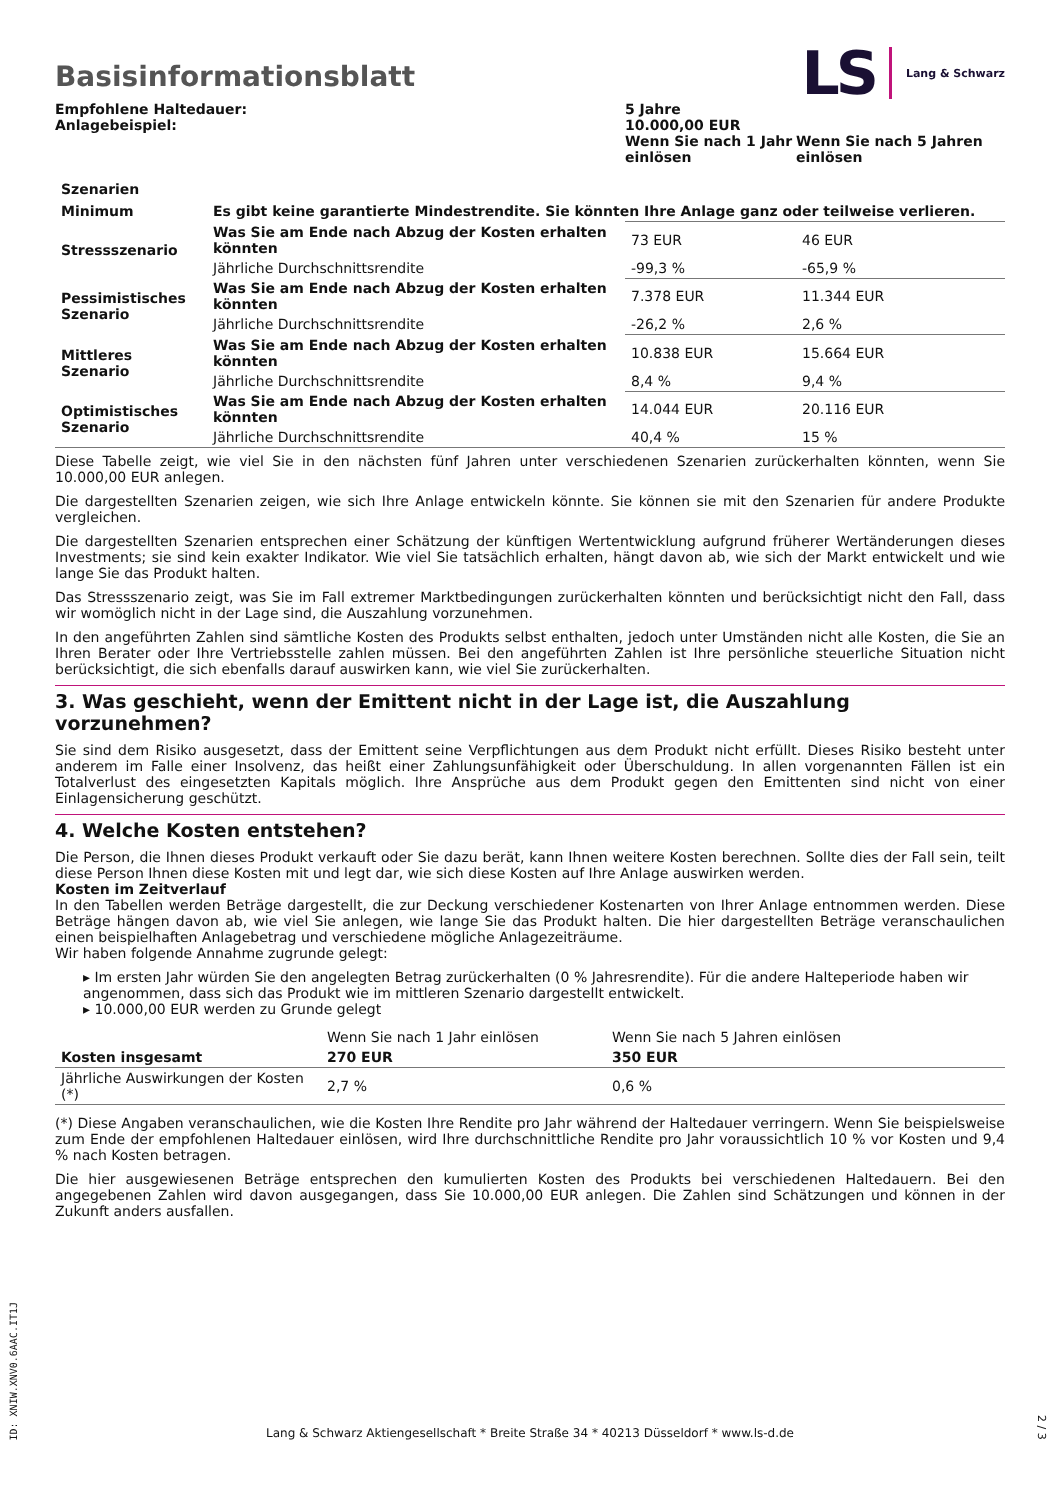LS Lang & Schwarz
Basisinformationsblatt
| Empfohlene Haltedauer: Anlagebeispiel: | 5 Jahre 10.000,00 EUR | |
| | Wenn Sie nach 1 Jahr einlösen | Wenn Sie nach 5 Jahren einlösen |
| Szenarien | | | |
| --- | --- | --- | --- |
| Minimum | Es gibt keine garantierte Mindestrendite. Sie könnten Ihre Anlage ganz oder teilweise verlieren. | | |
| Stressszenario | Was Sie am Ende nach Abzug der Kosten erhalten könnten | 73 EUR | 46 EUR |
| | Jährliche Durchschnittsrendite | -99,3 % | -65,9 % |
| Pessimistisches Szenario | Was Sie am Ende nach Abzug der Kosten erhalten könnten | 7.378 EUR | 11.344 EUR |
| | Jährliche Durchschnittsrendite | -26,2 % | 2,6 % |
| Mittleres Szenario | Was Sie am Ende nach Abzug der Kosten erhalten könnten | 10.838 EUR | 15.664 EUR |
| | Jährliche Durchschnittsrendite | 8,4 % | 9,4 % |
| Optimistisches Szenario | Was Sie am Ende nach Abzug der Kosten erhalten könnten | 14.044 EUR | 20.116 EUR |
| | Jährliche Durchschnittsrendite | 40,4 % | 15 % |
Diese Tabelle zeigt, wie viel Sie in den nächsten fünf Jahren unter verschiedenen Szenarien zurückerhalten könnten, wenn Sie 10.000,00 EUR anlegen.
Die dargestellten Szenarien zeigen, wie sich Ihre Anlage entwickeln könnte. Sie können sie mit den Szenarien für andere Produkte vergleichen.
Die dargestellten Szenarien entsprechen einer Schätzung der künftigen Wertentwicklung aufgrund früherer Wertänderungen dieses Investments; sie sind kein exakter Indikator. Wie viel Sie tatsächlich erhalten, hängt davon ab, wie sich der Markt entwickelt und wie lange Sie das Produkt halten.
Das Stressszenario zeigt, was Sie im Fall extremer Marktbedingungen zurückerhalten könnten und berücksichtigt nicht den Fall, dass wir womöglich nicht in der Lage sind, die Auszahlung vorzunehmen.
In den angeführten Zahlen sind sämtliche Kosten des Produkts selbst enthalten, jedoch unter Umständen nicht alle Kosten, die Sie an Ihren Berater oder Ihre Vertriebsstelle zahlen müssen. Bei den angeführten Zahlen ist Ihre persönliche steuerliche Situation nicht berücksichtigt, die sich ebenfalls darauf auswirken kann, wie viel Sie zurückerhalten.
3. Was geschieht, wenn der Emittent nicht in der Lage ist, die Auszahlung vorzunehmen?
Sie sind dem Risiko ausgesetzt, dass der Emittent seine Verpflichtungen aus dem Produkt nicht erfüllt. Dieses Risiko besteht unter anderem im Falle einer Insolvenz, das heißt einer Zahlungsunfähigkeit oder Überschuldung. In allen vorgenannten Fällen ist ein Totalverlust des eingesetzten Kapitals möglich. Ihre Ansprüche aus dem Produkt gegen den Emittenten sind nicht von einer Einlagensicherung geschützt.
4. Welche Kosten entstehen?
Die Person, die Ihnen dieses Produkt verkauft oder Sie dazu berät, kann Ihnen weitere Kosten berechnen. Sollte dies der Fall sein, teilt diese Person Ihnen diese Kosten mit und legt dar, wie sich diese Kosten auf Ihre Anlage auswirken werden.
Kosten im Zeitverlauf
In den Tabellen werden Beträge dargestellt, die zur Deckung verschiedener Kostenarten von Ihrer Anlage entnommen werden. Diese Beträge hängen davon ab, wie viel Sie anlegen, wie lange Sie das Produkt halten. Die hier dargestellten Beträge veranschaulichen einen beispielhaften Anlagebetrag und verschiedene mögliche Anlagezeiträume.
Wir haben folgende Annahme zugrunde gelegt:
▸ Im ersten Jahr würden Sie den angelegten Betrag zurückerhalten (0 % Jahresrendite). Für die andere Halteperiode haben wir angenommen, dass sich das Produkt wie im mittleren Szenario dargestellt entwickelt.
▸ 10.000,00 EUR werden zu Grunde gelegt
| | Wenn Sie nach 1 Jahr einlösen | Wenn Sie nach 5 Jahren einlösen |
| Kosten insgesamt | 270 EUR | 350 EUR |
| Jährliche Auswirkungen der Kosten (*) | 2,7 % | 0,6 % |
(*) Diese Angaben veranschaulichen, wie die Kosten Ihre Rendite pro Jahr während der Haltedauer verringern. Wenn Sie beispielsweise zum Ende der empfohlenen Haltedauer einlösen, wird Ihre durchschnittliche Rendite pro Jahr voraussichtlich 10 % vor Kosten und 9,4 % nach Kosten betragen.
Die hier ausgewiesenen Beträge entsprechen den kumulierten Kosten des Produkts bei verschiedenen Haltedauern. Bei den angegebenen Zahlen wird davon ausgegangen, dass Sie 10.000,00 EUR anlegen. Die Zahlen sind Schätzungen und können in der Zukunft anders ausfallen.
ID: XNIW.XNV0.6AAC.IT1J
Lang & Schwarz Aktiengesellschaft * Breite Straße 34 * 40213 Düsseldorf * www.ls-d.de
2 / 3